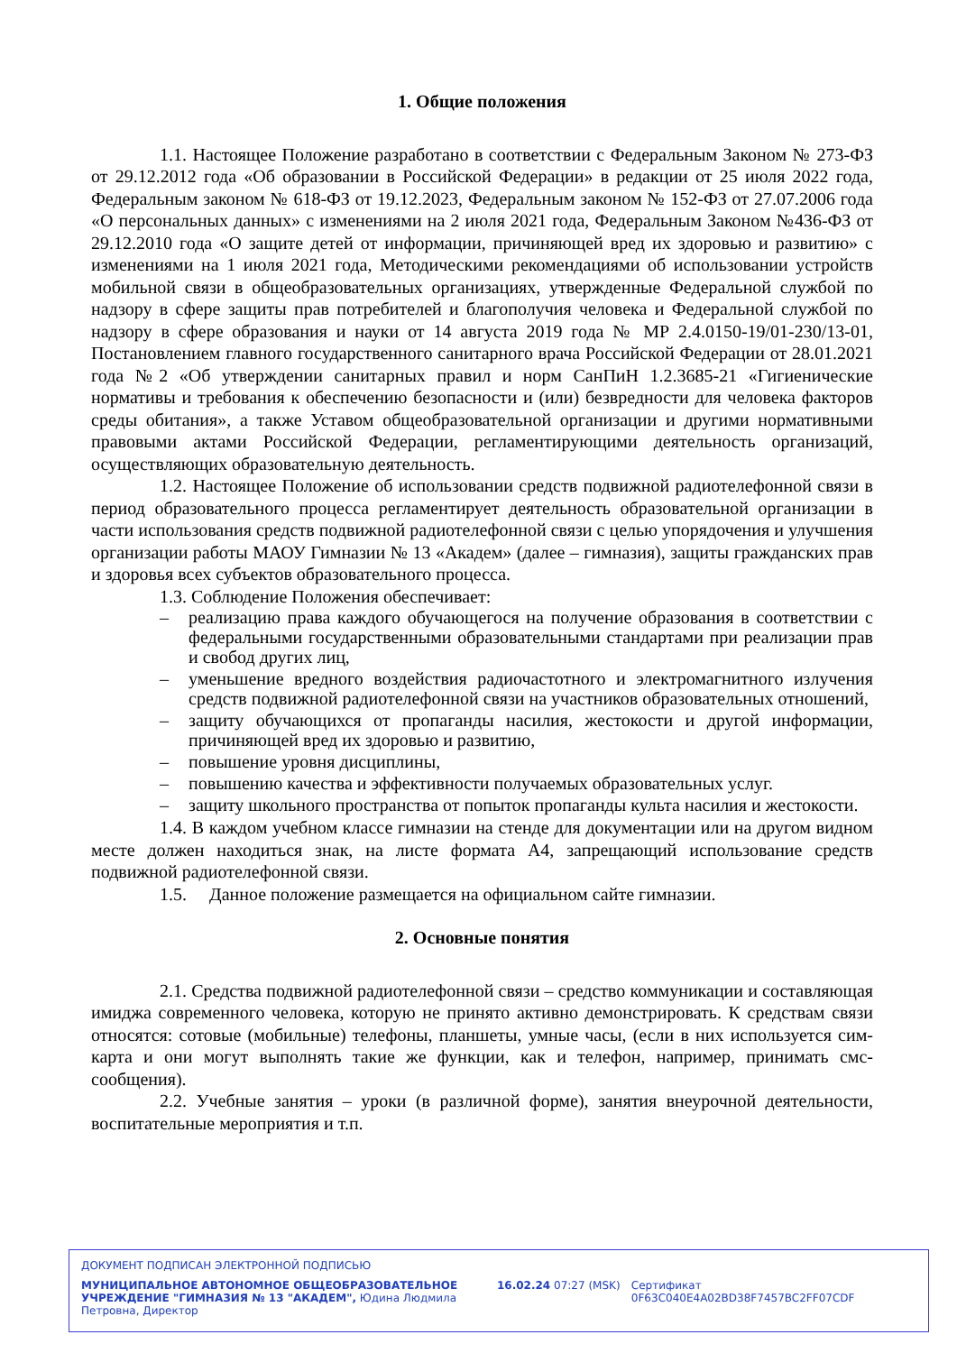1. Общие положения
1.1. Настоящее Положение разработано в соответствии с Федеральным Законом № 273-ФЗ от 29.12.2012 года «Об образовании в Российской Федерации» в редакции от 25 июля 2022 года, Федеральным законом № 618-ФЗ от 19.12.2023, Федеральным законом № 152-ФЗ от 27.07.2006 года «О персональных данных» с изменениями на 2 июля 2021 года, Федеральным Законом №436-ФЗ от 29.12.2010 года «О защите детей от информации, причиняющей вред их здоровью и развитию» с изменениями на 1 июля 2021 года, Методическими рекомендациями об использовании устройств мобильной связи в общеобразовательных организациях, утвержденные Федеральной службой по надзору в сфере защиты прав потребителей и благополучия человека и Федеральной службой по надзору в сфере образования и науки от 14 августа 2019 года № МР 2.4.0150-19/01-230/13-01, Постановлением главного государственного санитарного врача Российской Федерации от 28.01.2021 года №2 «Об утверждении санитарных правил и норм СанПиН 1.2.3685-21 «Гигиенические нормативы и требования к обеспечению безопасности и (или) безвредности для человека факторов среды обитания», а также Уставом общеобразовательной организации и другими нормативными правовыми актами Российской Федерации, регламентирующими деятельность организаций, осуществляющих образовательную деятельность.
1.2. Настоящее Положение об использовании средств подвижной радиотелефонной связи в период образовательного процесса регламентирует деятельность образовательной организации в части использования средств подвижной радиотелефонной связи с целью упорядочения и улучшения организации работы МАОУ Гимназии № 13 «Академ» (далее – гимназия), защиты гражданских прав и здоровья всех субъектов образовательного процесса.
1.3. Соблюдение Положения обеспечивает:
– реализацию права каждого обучающегося на получение образования в соответствии с федеральными государственными образовательными стандартами при реализации прав и свобод других лиц,
– уменьшение вредного воздействия радиочастотного и электромагнитного излучения средств подвижной радиотелефонной связи на участников образовательных отношений,
– защиту обучающихся от пропаганды насилия, жестокости и другой информации, причиняющей вред их здоровью и развитию,
– повышение уровня дисциплины,
– повышению качества и эффективности получаемых образовательных услуг.
– защиту школьного пространства от попыток пропаганды культа насилия и жестокости.
1.4. В каждом учебном классе гимназии на стенде для документации или на другом видном месте должен находиться знак, на листе формата А4, запрещающий использование средств подвижной радиотелефонной связи.
1.5. Данное положение размещается на официальном сайте гимназии.
2. Основные понятия
2.1. Средства подвижной радиотелефонной связи – средство коммуникации и составляющая имиджа современного человека, которую не принято активно демонстрировать. К средствам связи относятся: сотовые (мобильные) телефоны, планшеты, умные часы, (если в них используется сим-карта и они могут выполнять такие же функции, как и телефон, например, принимать смс-сообщения).
2.2. Учебные занятия – уроки (в различной форме), занятия внеурочной деятельности, воспитательные мероприятия и т.п.
ДОКУМЕНТ ПОДПИСАН ЭЛЕКТРОННОЙ ПОДПИСЬЮ
МУНИЦИПАЛЬНОЕ АВТОНОМНОЕ ОБЩЕОБРАЗОВАТЕЛЬНОЕ УЧРЕЖДЕНИЕ "ГИМНАЗИЯ № 13 "АКАДЕМ", Юдина Людмила Петровна, Директор
16.02.24 07:27 (MSK) Сертификат 0F63C040E4A02BD38F7457BC2FF07CDF